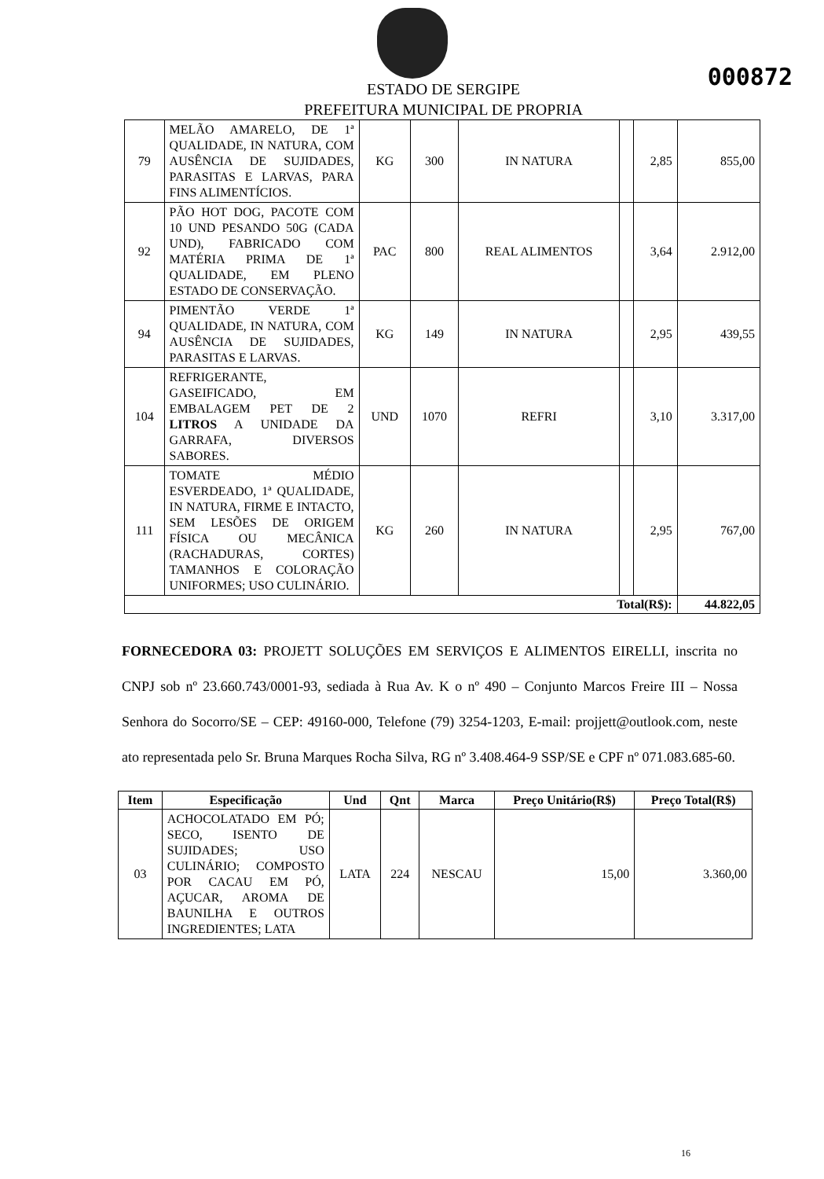000872
ESTADO DE SERGIPE
PREFEITURA MUNICIPAL DE PROPRIA
| 79 | MELÃO AMARELO, DE 1ª QUALIDADE, IN NATURA, COM AUSÊNCIA DE SUJIDADES, PARASITAS E LARVAS, PARA FINS ALIMENTÍCIOS. | KG | 300 | IN NATURA | | 2,85 | 855,00 |
| 92 | PÃO HOT DOG, PACOTE COM 10 UND PESANDO 50G (CADA UND), FABRICADO COM MATÉRIA PRIMA DE 1ª QUALIDADE, EM PLENO ESTADO DE CONSERVAÇÃO. | PAC | 800 | REAL ALIMENTOS | | 3,64 | 2.912,00 |
| 94 | PIMENTÃO VERDE 1ª QUALIDADE, IN NATURA, COM AUSÊNCIA DE SUJIDADES, PARASITAS E LARVAS. | KG | 149 | IN NATURA | | 2,95 | 439,55 |
| 104 | REFRIGERANTE, GASEIFICADO, EM EMBALAGEM PET DE 2 LITROS A UNIDADE DA GARRAFA, DIVERSOS SABORES. | UND | 1070 | REFRI | | 3,10 | 3.317,00 |
| 111 | TOMATE MÉDIO ESVERDEADO, 1ª QUALIDADE, IN NATURA, FIRME E INTACTO, SEM LESÕES DE ORIGEM FÍSICA OU MECÂNICA (RACHADURAS, CORTES) TAMANHOS E COLORAÇÃO UNIFORMES; USO CULINÁRIO. | KG | 260 | IN NATURA | | 2,95 | 767,00 |
| Total(R$): | | | | | | | 44.822,05 |
FORNECEDORA 03: PROJETT SOLUÇÕES EM SERVIÇOS E ALIMENTOS EIRELLI, inscrita no CNPJ sob nº 23.660.743/0001-93, sediada à Rua Av. K o nº 490 – Conjunto Marcos Freire III – Nossa Senhora do Socorro/SE – CEP: 49160-000, Telefone (79) 3254-1203, E-mail: projjett@outlook.com, neste ato representada pelo Sr. Bruna Marques Rocha Silva, RG nº 3.408.464-9 SSP/SE e CPF nº 071.083.685-60.
| Item | Especificação | Und | Qnt | Marca | Preço Unitário(R$) | Preço Total(R$) |
| --- | --- | --- | --- | --- | --- | --- |
| 03 | ACHOCOLATADO EM PÓ; SECO, ISENTO DE SUJIDADES; USO CULINÁRIO; COMPOSTO POR CACAU EM PÓ, AÇUCAR, AROMA DE BAUNILHA E OUTROS INGREDIENTES; LATA | LATA | 224 | NESCAU | 15,00 | 3.360,00 |
16